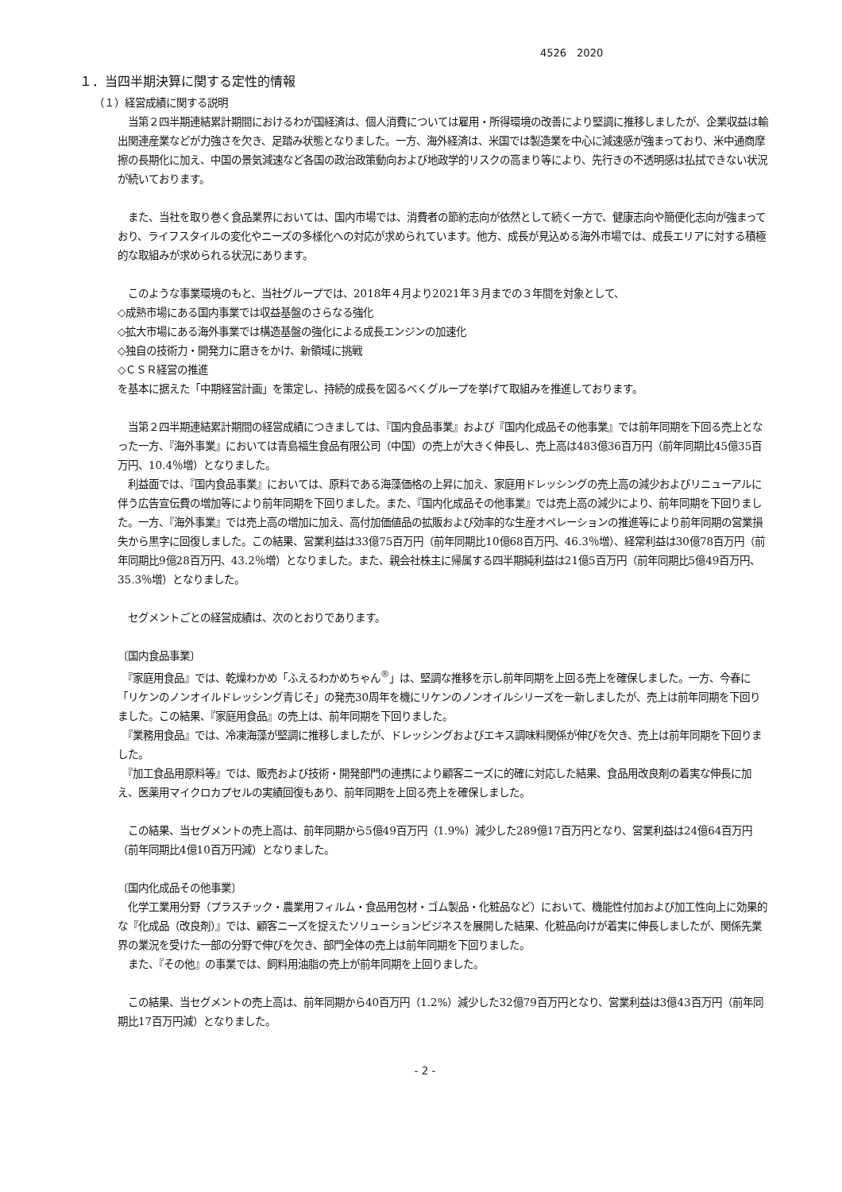4526　2020
１．当四半期決算に関する定性的情報
（１）経営成績に関する説明
　当第２四半期連結累計期間におけるわが国経済は、個人消費については雇用・所得環境の改善により堅調に推移しましたが、企業収益は輸出関連産業などが力強さを欠き、足踏み状態となりました。一方、海外経済は、米国では製造業を中心に減速感が強まっており、米中通商摩擦の長期化に加え、中国の景気減速など各国の政治政策動向および地政学的リスクの高まり等により、先行きの不透明感は払拭できない状況が続いております。
　また、当社を取り巻く食品業界においては、国内市場では、消費者の節約志向が依然として続く一方で、健康志向や簡便化志向が強まっており、ライフスタイルの変化やニーズの多様化への対応が求められています。他方、成長が見込める海外市場では、成長エリアに対する積極的な取組みが求められる状況にあります。
　このような事業環境のもと、当社グループでは、2018年４月より2021年３月までの３年間を対象として、
◇成熟市場にある国内事業では収益基盤のさらなる強化
◇拡大市場にある海外事業では構造基盤の強化による成長エンジンの加速化
◇独自の技術力・開発力に磨きをかけ、新領域に挑戦
◇ＣＳＲ経営の推進
を基本に据えた「中期経営計画」を策定し、持続的成長を図るべくグループを挙げて取組みを推進しております。
　当第２四半期連結累計期間の経営成績につきましては、『国内食品事業』および『国内化成品その他事業』では前年同期を下回る売上となった一方、『海外事業』においては青島福生食品有限公司（中国）の売上が大きく伸長し、売上高は483億36百万円（前年同期比45億35百万円、10.4％増）となりました。
　利益面では、『国内食品事業』においては、原料である海藻価格の上昇に加え、家庭用ドレッシングの売上高の減少およびリニューアルに伴う広告宣伝費の増加等により前年同期を下回りました。また、『国内化成品その他事業』では売上高の減少により、前年同期を下回りました。一方、『海外事業』では売上高の増加に加え、高付加価値品の拡販および効率的な生産オペレーションの推進等により前年同期の営業損失から黒字に回復しました。この結果、営業利益は33億75百万円（前年同期比10億68百万円、46.3％増）、経常利益は30億78百万円（前年同期比9億28百万円、43.2％増）となりました。また、親会社株主に帰属する四半期純利益は21億5百万円（前年同期比5億49百万円、35.3％増）となりました。
　セグメントごとの経営成績は、次のとおりであります。
〔国内食品事業〕
　『家庭用食品』では、乾燥わかめ「ふえるわかめちゃん<sup>®</sup>」は、堅調な推移を示し前年同期を上回る売上を確保しました。一方、今春に「リケンのノンオイルドレッシング青じそ」の発売30周年を機にリケンのノンオイルシリーズを一新しましたが、売上は前年同期を下回りました。この結果、『家庭用食品』の売上は、前年同期を下回りました。
　『業務用食品』では、冷凍海藻が堅調に推移しましたが、ドレッシングおよびエキス調味料関係が伸びを欠き、売上は前年同期を下回りました。
　『加工食品用原料等』では、販売および技術・開発部門の連携により顧客ニーズに的確に対応した結果、食品用改良剤の着実な伸長に加え、医薬用マイクロカプセルの実績回復もあり、前年同期を上回る売上を確保しました。
　この結果、当セグメントの売上高は、前年同期から5億49百万円（1.9%）減少した289億17百万円となり、営業利益は24億64百万円（前年同期比4億10百万円減）となりました。
〔国内化成品その他事業〕
　化学工業用分野（プラスチック・農業用フィルム・食品用包材・ゴム製品・化粧品など）において、機能性付加および加工性向上に効果的な『化成品（改良剤）』では、顧客ニーズを捉えたソリューションビジネスを展開した結果、化粧品向けが着実に伸長しましたが、関係先業界の業況を受けた一部の分野で伸びを欠き、部門全体の売上は前年同期を下回りました。
　また、『その他』の事業では、飼料用油脂の売上が前年同期を上回りました。
　この結果、当セグメントの売上高は、前年同期から40百万円（1.2%）減少した32億79百万円となり、営業利益は3億43百万円（前年同期比17百万円減）となりました。
- 2 -